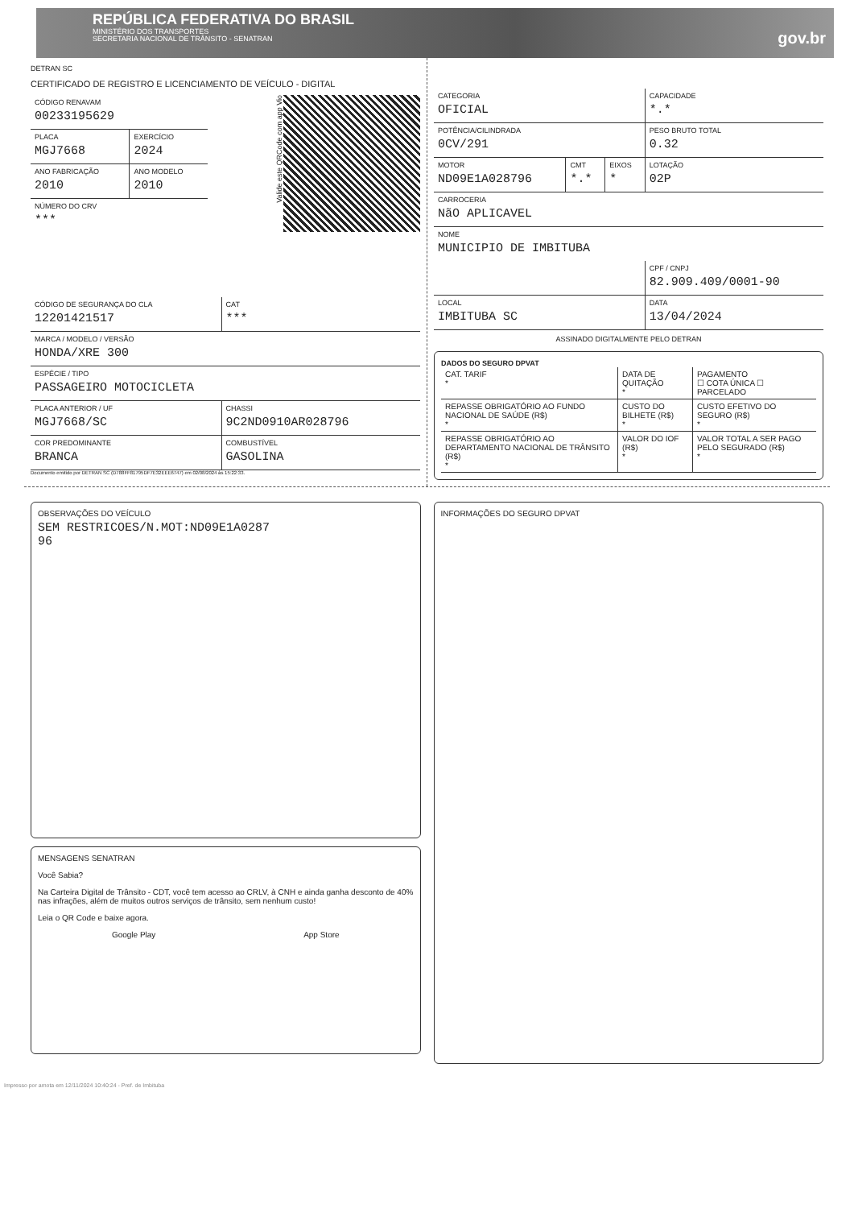REPÚBLICA FEDERATIVA DO BRASIL
MINISTÉRIO DOS TRANSPORTES
SECRETARIA NACIONAL DE TRÂNSITO - SENATRAN
gov.br
DETRAN SC
CERTIFICADO DE REGISTRO E LICENCIAMENTO DE VEÍCULO - DIGITAL
Valide este QRCode com app Vio
| CÓDIGO RENAVAM 00233195629 | |
| PLACA MGJ7668 | EXERCÍCIO 2024 |
| ANO FABRICAÇÃO 2010 | ANO MODELO 2010 |
| NÚMERO DO CRV *** | |
| CÓDIGO DE SEGURANÇA DO CLA 12201421517 | CAT *** |
| MARCA / MODELO / VERSÃO HONDA/XRE 300 | |
| ESPÉCIE / TIPO PASSAGEIRO MOTOCICLETA | |
| PLACA ANTERIOR / UF MGJ7668/SC | CHASSI 9C2ND0910AR028796 |
| COR PREDOMINANTE BRANCA | COMBUSTÍVEL GASOLINA |
Documento emitido por DETRAN SC (D788FF81795DF7E32EEE6747) em 02/08/2024 às 15:22:33.
| CATEGORIA OFICIAL | | | CAPACIDADE *.* |
| POTÊNCIA/CILINDRADA 0CV/291 | | | PESO BRUTO TOTAL 0.32 |
| MOTOR ND09E1A028796 | CMT *.* | EIXOS * | LOTAÇÃO 02P |
| CARROCERIA NãO APLICAVEL | | | |
| NOME MUNICIPIO DE IMBITUBA | | | |
| | | | CPF / CNPJ 82.909.409/0001-90 |
| LOCAL IMBITUBA SC | | | DATA 13/04/2024 |
ASSINADO DIGITALMENTE PELO DETRAN
DADOS DO SEGURO DPVAT
| CAT. TARIF * | DATA DE QUITAÇÃO * | PAGAMENTO ☐ COTA ÚNICA ☐ PARCELADO |
| REPASSE OBRIGATÓRIO AO FUNDO NACIONAL DE SAÚDE (R$) * | CUSTO DO BILHETE (R$) * | CUSTO EFETIVO DO SEGURO (R$) * |
| REPASSE OBRIGATÓRIO AO DEPARTAMENTO NACIONAL DE TRÂNSITO (R$) * | VALOR DO IOF (R$) * | VALOR TOTAL A SER PAGO PELO SEGURADO (R$) * |
OBSERVAÇÕES DO VEÍCULO
SEM RESTRICOES/N.MOT:ND09E1A0287
96
MENSAGENS SENATRAN
Você Sabia?
Na Carteira Digital de Trânsito - CDT, você tem acesso ao CRLV, à CNH e ainda ganha desconto de 40% nas infrações, além de muitos outros serviços de trânsito, sem nenhum custo!
Leia o QR Code e baixe agora.
Google Play App Store
INFORMAÇÕES DO SEGURO DPVAT
Impresso por amota em 12/11/2024 10:40:24 - Pref. de Imbituba